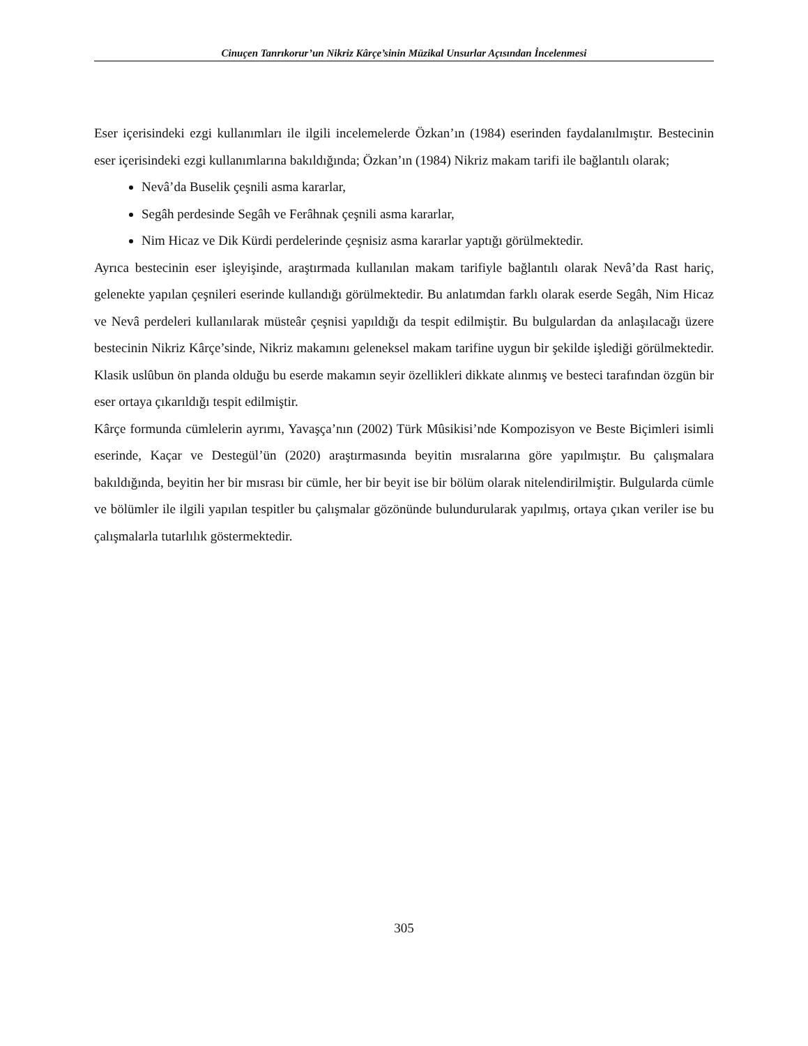Cinuçen Tanrıkorur’un Nikriz Kârçe’sinin Müzikal Unsurlar Açısından İncelenmesi
Eser içerisindeki ezgi kullanımları ile ilgili incelemelerde Özkan’ın (1984) eserinden faydalanılmıştır. Bestecinin eser içerisindeki ezgi kullanımlarına bakıldığında; Özkan’ın (1984) Nikriz makam tarifi ile bağlantılı olarak;
Nevâ’da Buselik çeşnili asma kararlar,
Segâh perdesinde Segâh ve Ferâhnak çeşnili asma kararlar,
Nim Hicaz ve Dik Kürdi perdelerinde çeşnisiz asma kararlar yaptığı görülmektedir.
Ayrıca bestecinin eser işleyişinde, araştırmada kullanılan makam tarifiyle bağlantılı olarak Nevâ’da Rast hariç, gelenekte yapılan çeşnileri eserinde kullandığı görülmektedir. Bu anlatımdan farklı olarak eserde Segâh, Nim Hicaz ve Nevâ perdeleri kullanılarak müsteâr çeşnisi yapıldığı da tespit edilmiştir. Bu bulgulardan da anlaşılacağı üzere bestecinin Nikriz Kârçe’sinde, Nikriz makamını geleneksel makam tarifine uygun bir şekilde işlediği görülmektedir. Klasik uslûbun ön planda olduğu bu eserde makamın seyir özellikleri dikkate alınmış ve besteci tarafından özgün bir eser ortaya çıkarıldığı tespit edilmiştir.
Kârçe formunda cümlelerin ayrımı, Yavaşça’nın (2002) Türk Mûsikisi’nde Kompozisyon ve Beste Biçimleri isimli eserinde, Kaçar ve Destegül’ün (2020) araştırmasında beyitin mısralarına göre yapılmıştır. Bu çalışmalara bakıldığında, beyitin her bir mısrası bir cümle, her bir beyit ise bir bölüm olarak nitelendirilmiştir. Bulgularda cümle ve bölümler ile ilgili yapılan tespitler bu çalışmalar gözönünde bulundurularak yapılmış, ortaya çıkan veriler ise bu çalışmalarla tutarlılık göstermektedir.
305